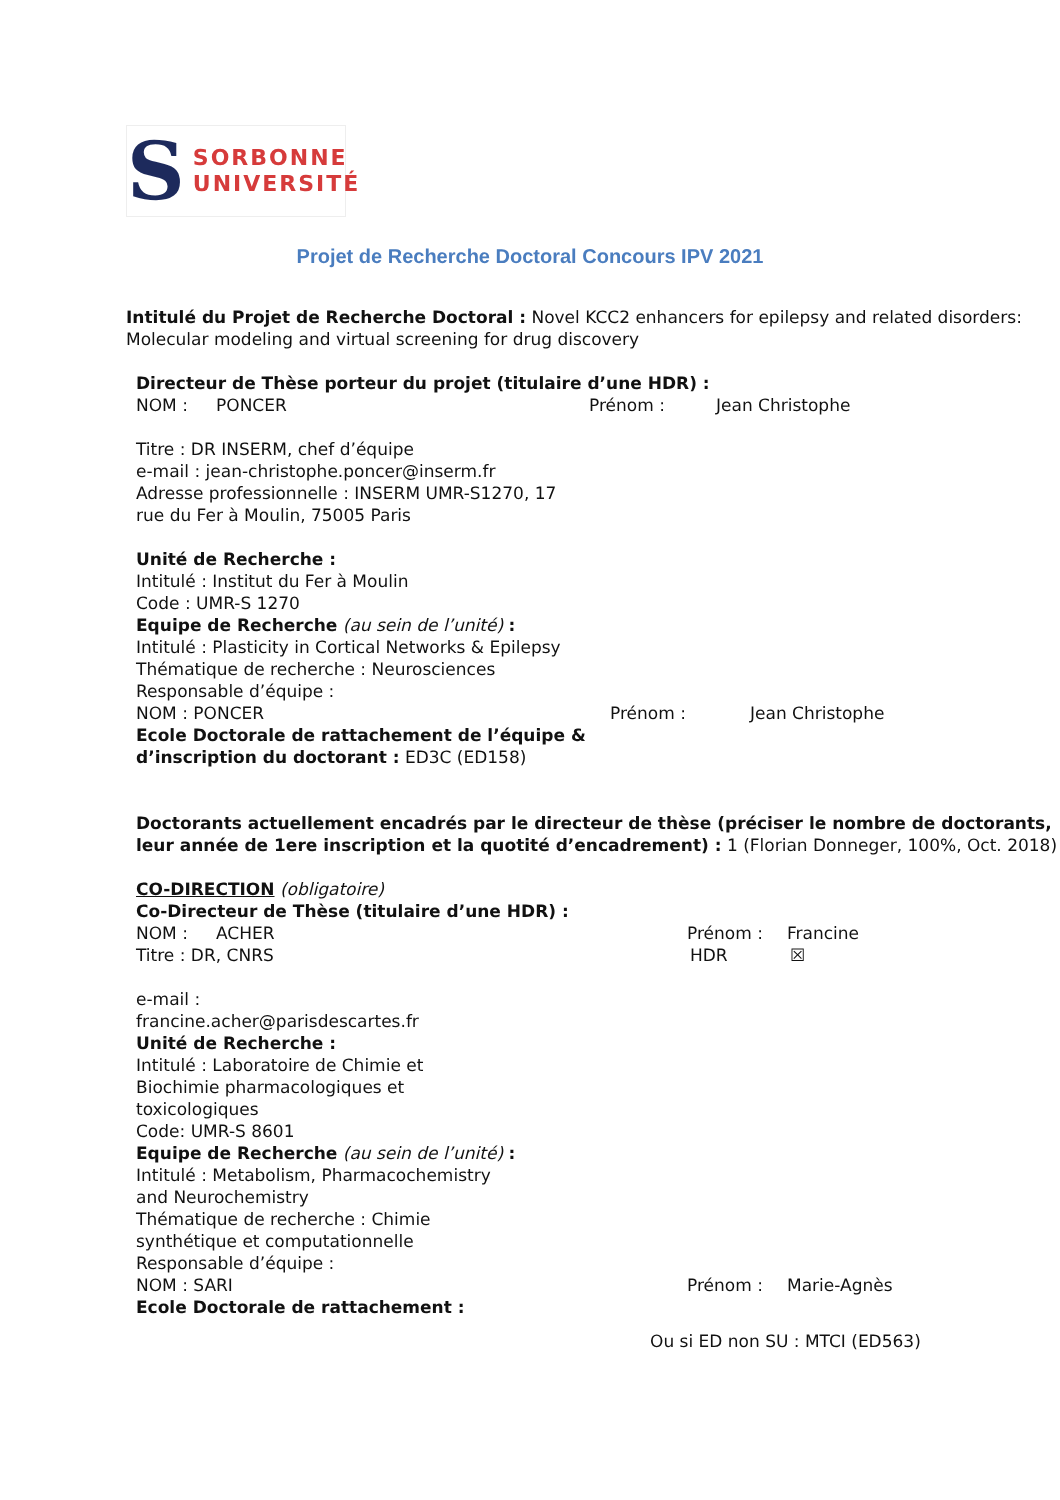S
SORBONNE
UNIVERSITÉ
Projet de Recherche Doctoral Concours IPV 2021
Intitulé du Projet de Recherche Doctoral : Novel KCC2 enhancers for epilepsy and related disorders: Molecular modeling and virtual screening for drug discovery
Directeur de Thèse porteur du projet (titulaire d’une HDR) :
NOM : PONCER Prénom : Jean Christophe
Titre : DR INSERM, chef d’équipe
e-mail : jean-christophe.poncer@inserm.fr
Adresse professionnelle : INSERM UMR-S1270, 17
rue du Fer à Moulin, 75005 Paris
Unité de Recherche :
Intitulé : Institut du Fer à Moulin
Code : UMR-S 1270
Equipe de Recherche (au sein de l’unité) :
Intitulé : Plasticity in Cortical Networks & Epilepsy
Thématique de recherche : Neurosciences
Responsable d’équipe :
NOM : PONCER Prénom : Jean Christophe
Ecole Doctorale de rattachement de l’équipe &
d’inscription du doctorant : ED3C (ED158)
Doctorants actuellement encadrés par le directeur de thèse (préciser le nombre de doctorants, leur année de 1ere inscription et la quotité d’encadrement) : 1 (Florian Donneger, 100%, Oct. 2018)
CO-DIRECTION (obligatoire)
Co-Directeur de Thèse (titulaire d’une HDR) :
NOM : ACHER Prénom : Francine
Titre : DR, CNRS HDR ☒
e-mail :
francine.acher@parisdescartes.fr
Unité de Recherche :
Intitulé : Laboratoire de Chimie et
Biochimie pharmacologiques et
toxicologiques
Code: UMR-S 8601
Equipe de Recherche (au sein de l’unité) :
Intitulé : Metabolism, Pharmacochemistry
and Neurochemistry
Thématique de recherche : Chimie
synthétique et computationnelle
Responsable d’équipe :
NOM : SARI Prénom : Marie-Agnès
Ecole Doctorale de rattachement :
Ou si ED non SU : MTCI (ED563)